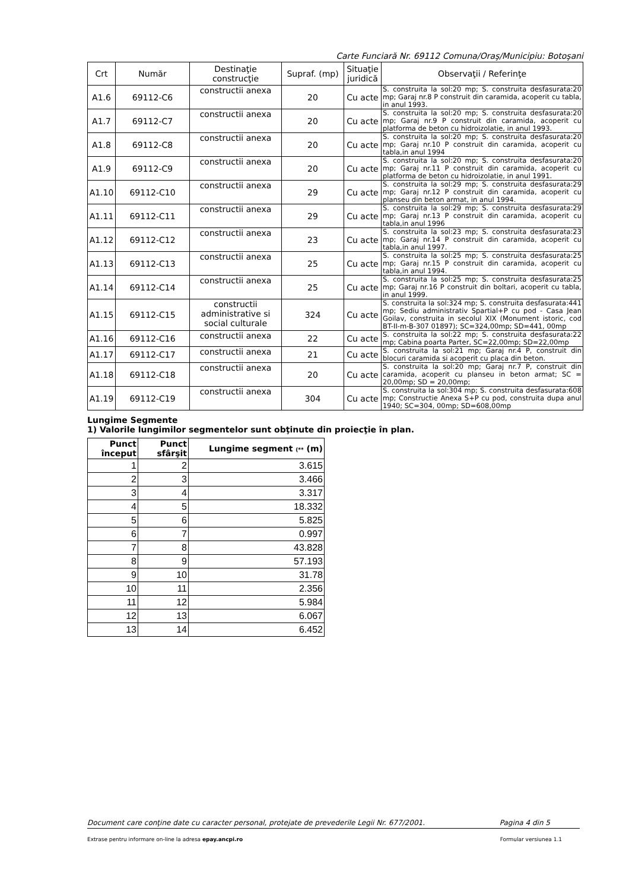Carte Funciară Nr. 69112 Comuna/Oraş/Municipiu: Botoşani
| Crt | Număr | Destinaţie construcţie | Supraf. (mp) | Situaţie juridică | Observaţii / Referinţe |
| --- | --- | --- | --- | --- | --- |
| A1.6 | 69112-C6 | constructii anexa | 20 | Cu acte | S. construita la sol:20 mp; S. construita desfasurata:20 mp; Garaj nr.8 P construit din caramida, acoperit cu tabla, in anul 1993. |
| A1.7 | 69112-C7 | constructii anexa | 20 | Cu acte | S. construita la sol:20 mp; S. construita desfasurata:20 mp; Garaj nr.9 P construit din caramida, acoperit cu platforma de beton cu hidroizolatie, in anul 1993. |
| A1.8 | 69112-C8 | constructii anexa | 20 | Cu acte | S. construita la sol:20 mp; S. construita desfasurata:20 mp; Garaj nr.10 P construit din caramida, acoperit cu tabla,in anul 1994 |
| A1.9 | 69112-C9 | constructii anexa | 20 | Cu acte | S. construita la sol:20 mp; S. construita desfasurata:20 mp; Garaj nr.11 P construit din caramida, acoperit cu platforma de beton cu hidroizolatie, in anul 1991. |
| A1.10 | 69112-C10 | constructii anexa | 29 | Cu acte | S. construita la sol:29 mp; S. construita desfasurata:29 mp; Garaj nr.12 P construit din caramida, acoperit cu planseu din beton armat, in anul 1994. |
| A1.11 | 69112-C11 | constructii anexa | 29 | Cu acte | S. construita la sol:29 mp; S. construita desfasurata:29 mp; Garaj nr.13 P construit din caramida, acoperit cu tabla,in anul 1996 |
| A1.12 | 69112-C12 | constructii anexa | 23 | Cu acte | S. construita la sol:23 mp; S. construita desfasurata:23 mp; Garaj nr.14 P construit din caramida, acoperit cu tabla,in anul 1997. |
| A1.13 | 69112-C13 | constructii anexa | 25 | Cu acte | S. construita la sol:25 mp; S. construita desfasurata:25 mp; Garaj nr.15 P construit din caramida, acoperit cu tabla,in anul 1994. |
| A1.14 | 69112-C14 | constructii anexa | 25 | Cu acte | S. construita la sol:25 mp; S. construita desfasurata:25 mp; Garaj nr.16 P construit din boltari, acoperit cu tabla, in anul 1999. |
| A1.15 | 69112-C15 | constructii administrative si social culturale | 324 | Cu acte | S. construita la sol:324 mp; S. construita desfasurata:441 mp; Sediu administrativ Spartial+P cu pod - Casa Jean Goilav, construita in secolul XIX (Monument istoric, cod BT-II-m-B-307 01897); SC=324,00mp; SD=441, 00mp |
| A1.16 | 69112-C16 | constructii anexa | 22 | Cu acte | S. construita la sol:22 mp; S. construita desfasurata:22 mp; Cabina poarta Parter, SC=22,00mp; SD=22,00mp |
| A1.17 | 69112-C17 | constructii anexa | 21 | Cu acte | S. construita la sol:21 mp; Garaj nr.4 P, construit din blocuri caramida si acoperit cu placa din beton. |
| A1.18 | 69112-C18 | constructii anexa | 20 | Cu acte | S. construita la sol:20 mp; Garaj nr.7 P, construit din caramida, acoperit cu planseu in beton armat; SC = 20,00mp; SD = 20,00mp; |
| A1.19 | 69112-C19 | constructii anexa | 304 | Cu acte | S. construita la sol:304 mp; S. construita desfasurata:608 mp; Constructie Anexa S+P cu pod, construita dupa anul 1940; SC=304, 00mp; SD=608,00mp |
Lungime Segmente
1) Valorile lungimilor segmentelor sunt obţinute din proiecţie în plan.
| Punct început | Punct sfârşit | Lungime segment (** (m) |
| --- | --- | --- |
| 1 | 2 | 3.615 |
| 2 | 3 | 3.466 |
| 3 | 4 | 3.317 |
| 4 | 5 | 18.332 |
| 5 | 6 | 5.825 |
| 6 | 7 | 0.997 |
| 7 | 8 | 43.828 |
| 8 | 9 | 57.193 |
| 9 | 10 | 31.78 |
| 10 | 11 | 2.356 |
| 11 | 12 | 5.984 |
| 12 | 13 | 6.067 |
| 13 | 14 | 6.452 |
Document care conţine date cu caracter personal, protejate de prevederile Legii Nr. 677/2001. Pagina 4 din 5
Extrase pentru informare on-line la adresa epay.ancpi.ro Formular versiunea 1.1